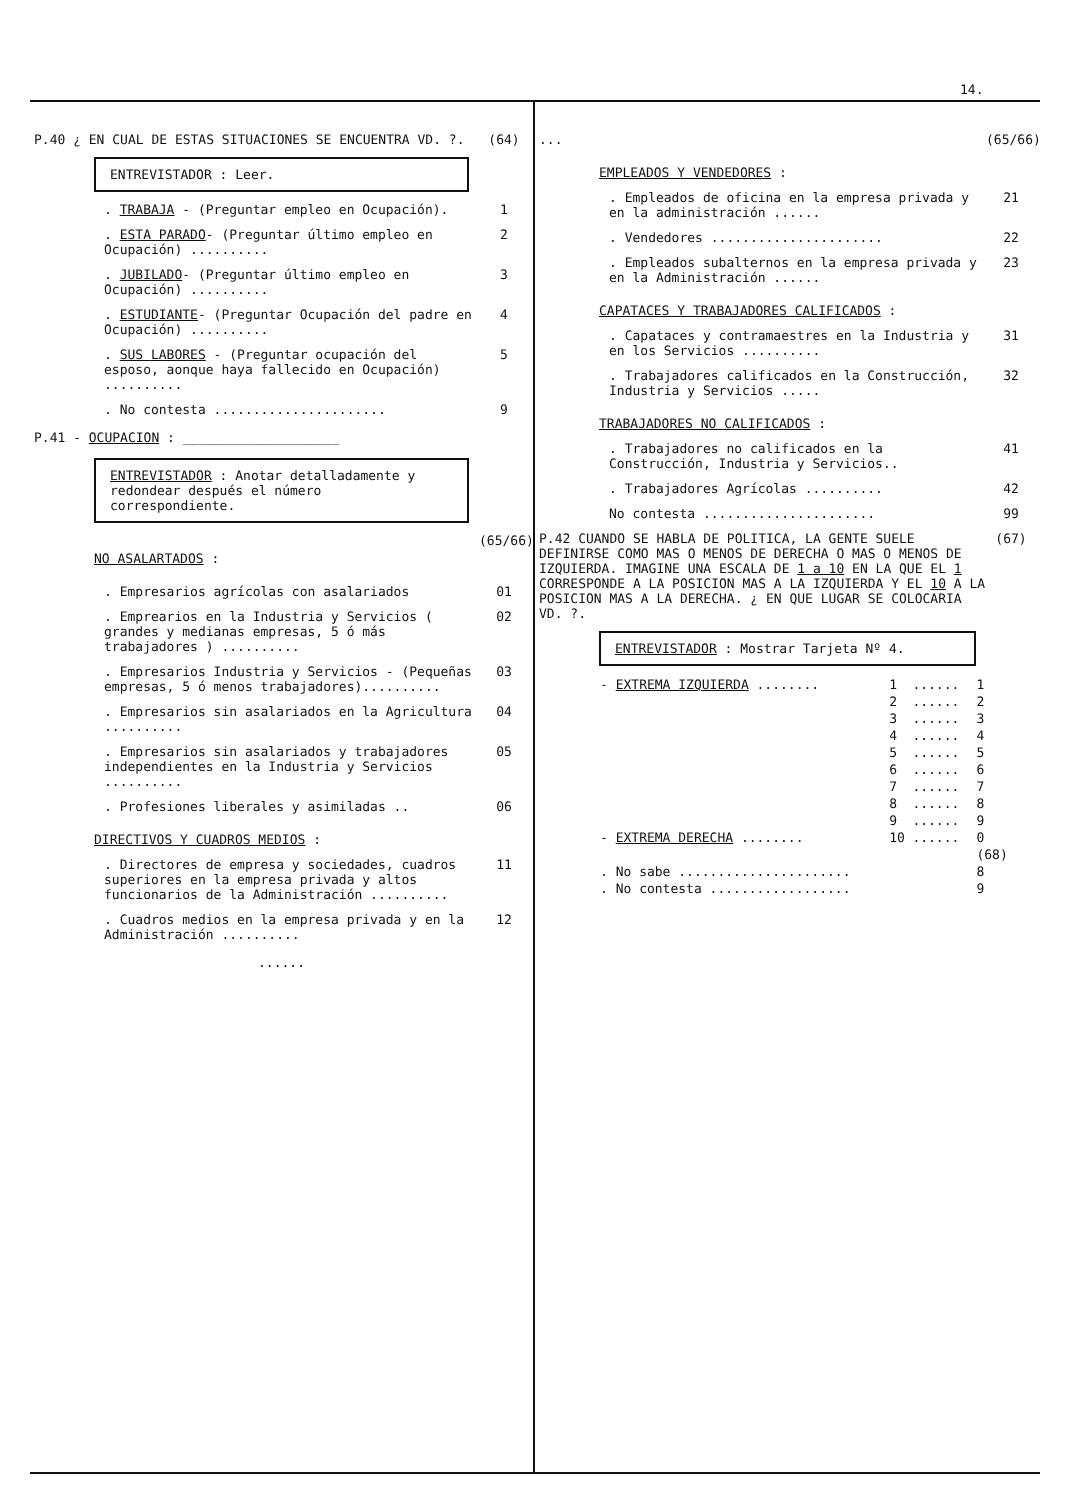14.
P.40 ¿ EN CUAL DE ESTAS SITUACIONES SE ENCUENTRA VD. ?. (64)
ENTREVISTADOR : Leer.
. TRABAJA - (Preguntar empleo en Ocupación). 1
. ESTA PARADO- (Preguntar último empleo en Ocupación) .......... 2
. JUBILADO- (Preguntar último empleo en Ocupación) .......... 3
. ESTUDIANTE- (Preguntar Ocupación del padre en Ocupación) .......... 4
. SUS LABORES - (Preguntar ocupación del esposo, aonque haya fallecido en Ocupación) .......... 5
. No contesta ...................... 9
P.41 - OCUPACION : ____________________
ENTREVISTADOR : Anotar detalladamente y redondear después el número correspondiente.
NO ASALARTADOS : (65/66)
. Empresarios agrícolas con asalariados 01
. Emprearios en la Industria y Servicios ( grandes y medianas empresas, 5 ó más trabajadores ) .......... 02
. Empresarios Industria y Servicios - (Pequeñas empresas, 5 ó menos trabajadores).......... 03
. Empresarios sin asalariados en la Agricultura .......... 04
. Empresarios sin asalariados y trabajadores independientes en la Industria y Servicios .......... 05
. Profesiones liberales y asimiladas .. 06
DIRECTIVOS Y CUADROS MEDIOS :
. Directores de empresa y sociedades, cuadros superiores en la empresa privada y altos funcionarios de la Administración .......... 11
. Cuadros medios en la empresa privada y en la Administración .......... 12
......
... (65/66)
EMPLEADOS Y VENDEDORES :
. Empleados de oficina en la empresa privada y en la administración ...... 21
. Vendedores ...................... 22
. Empleados subalternos en la empresa privada y en la Administración ...... 23
CAPATACES Y TRABAJADORES CALIFICADOS :
. Capataces y contramaestres en la Industria y en los Servicios .......... 31
. Trabajadores calificados en la Construcción, Industria y Servicios ..... 32
TRABAJADORES NO CALIFICADOS :
. Trabajadores no calificados en la Construcción, Industria y Servicios.. 41
. Trabajadores Agrícolas .......... 42
No contesta ...................... 99
P.42 CUANDO SE HABLA DE POLITICA, LA GENTE SUELE DEFINIRSE COMO MAS O MENOS DE DERECHA O MAS O MENOS DE IZQUIERDA. IMAGINE UNA ESCALA DE 1 a 10 EN LA QUE EL 1 CORRESPONDE A LA POSICION MAS A LA IZQUIERDA Y EL 10 A LA POSICION MAS A LA DERECHA. ¿ EN QUE LUGAR SE COLOCARIA VD. ?. (67)
ENTREVISTADOR : Mostrar Tarjeta Nº 4.
| - EXTREMA IZQUIERDA ........ | 1 | ...... | 1 |
| | 2 | ...... | 2 |
| | 3 | ...... | 3 |
| | 4 | ...... | 4 |
| | 5 | ...... | 5 |
| | 6 | ...... | 6 |
| | 7 | ...... | 7 |
| | 8 | ...... | 8 |
| | 9 | ...... | 9 |
| - EXTREMA DERECHA ........ | 10 | ...... | 0 |
| | | | (68) |
| . No sabe ...................... | | | 8 |
| . No contesta .................. | | | 9 |